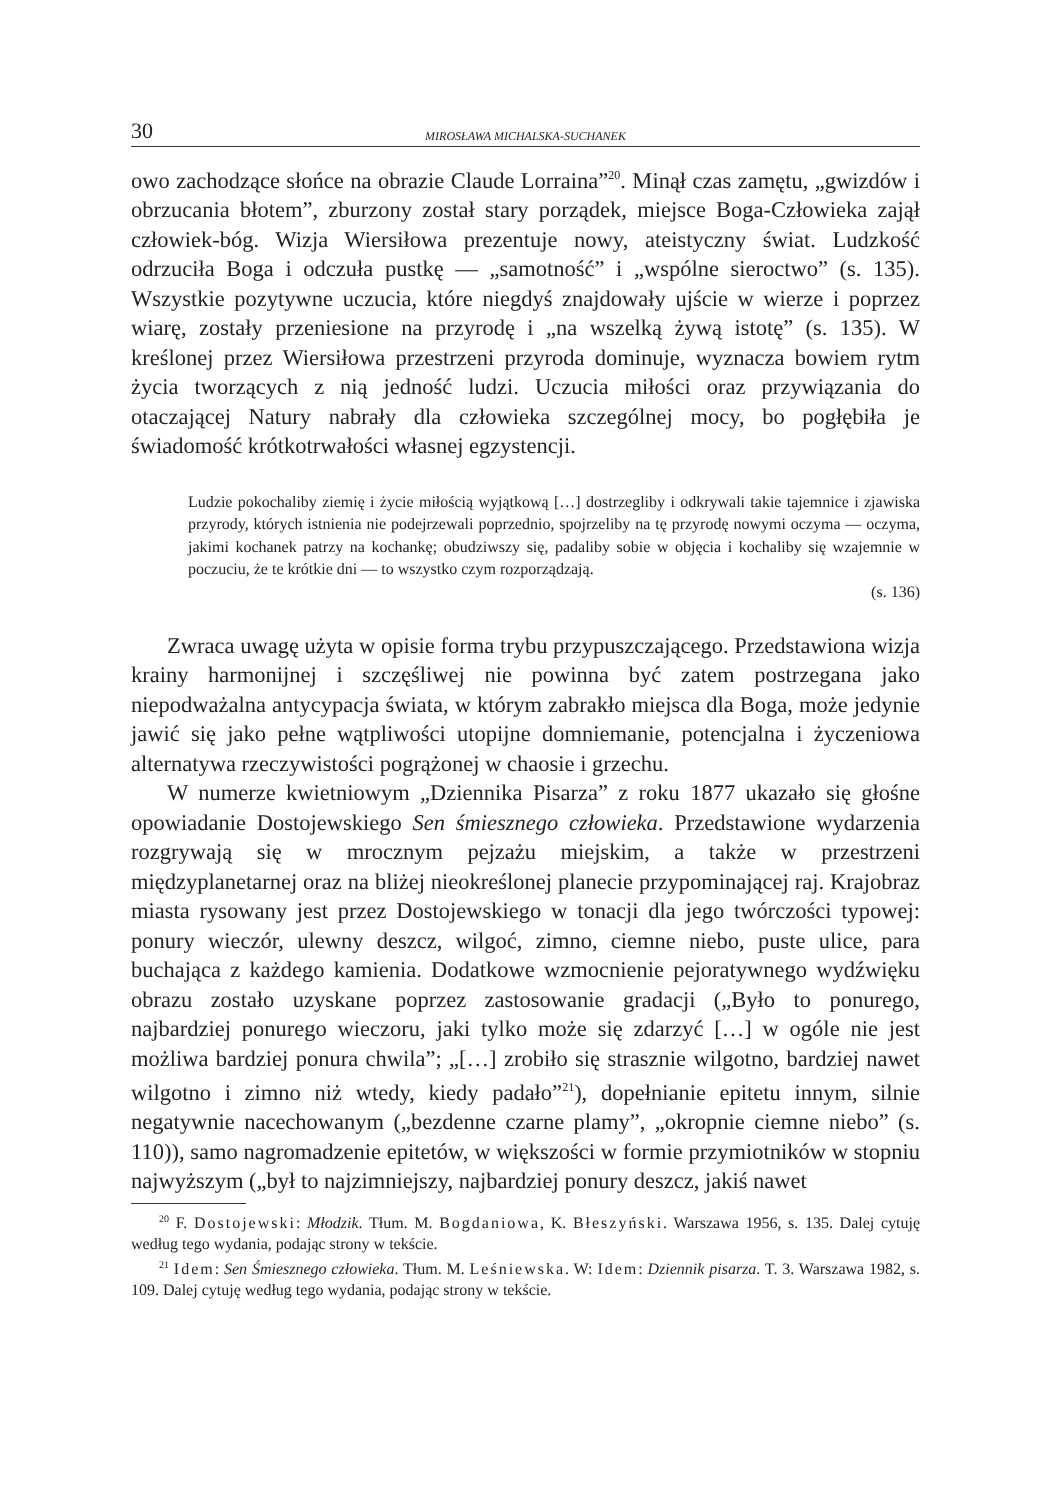30 MIROSŁAWA MICHALSKA-SUCHANEK
owo zachodzące słońce na obrazie Claude Lorraina”<sup>20</sup>. Minął czas zamętu, „gwizdów i obrzucania błotem”, zburzony został stary porządek, miejsce Boga-Człowieka zajął człowiek-bóg. Wizja Wiersiłowa prezentuje nowy, ateistyczny świat. Ludzkość odrzuciła Boga i odczuła pustkę — „samotność” i „wspólne sieroctwo” (s. 135). Wszystkie pozytywne uczucia, które niegdyś znajdowały ujście w wierze i poprzez wiarę, zostały przeniesione na przyrodę i „na wszelką żywą istotę” (s. 135). W kreślonej przez Wiersiłowa przestrzeni przyroda dominuje, wyznacza bowiem rytm życia tworzących z nią jedność ludzi. Uczucia miłości oraz przywiązania do otaczającej Natury nabrały dla człowieka szczególnej mocy, bo pogłębiła je świadomość krótkotrwałości własnej egzystencji.
Ludzie pokochaliby ziemię i życie miłością wyjątkową […] dostrzegliby i odkrywali takie tajemnice i zjawiska przyrody, których istnienia nie podejrzewali poprzednio, spojrzeliby na tę przyrodę nowymi oczyma — oczyma, jakimi kochanek patrzy na kochankę; obudziwszy się, padaliby sobie w objęcia i kochaliby się wzajemnie w poczuciu, że te krótkie dni — to wszystko czym rozporządzają.
(s. 136)
Zwraca uwagę użyta w opisie forma trybu przypuszczającego. Przedstawiona wizja krainy harmonijnej i szczęśliwej nie powinna być zatem postrzegana jako niepodważalna antycypacja świata, w którym zabrakło miejsca dla Boga, może jedynie jawić się jako pełne wątpliwości utopijne domniemanie, potencjalna i życzeniowa alternatywa rzeczywistości pogrążonej w chaosie i grzechu.
W numerze kwietniowym „Dziennika Pisarza” z roku 1877 ukazało się głośne opowiadanie Dostojewskiego Sen śmiesznego człowieka. Przedstawione wydarzenia rozgrywają się w mrocznym pejzażu miejskim, a także w przestrzeni międzyplanetarnej oraz na bliżej nieokreślonej planecie przypominającej raj. Krajobraz miasta rysowany jest przez Dostojewskiego w tonacji dla jego twórczości typowej: ponury wieczór, ulewny deszcz, wilgoć, zimno, ciemne niebo, puste ulice, para buchająca z każdego kamienia. Dodatkowe wzmocnienie pejoratywnego wydźwięku obrazu zostało uzyskane poprzez zastosowanie gradacji („Było to ponurego, najbardziej ponurego wieczoru, jaki tylko może się zdarzyć […] w ogóle nie jest możliwa bardziej ponura chwila”; „[…] zrobiło się strasznie wilgotno, bardziej nawet wilgotno i zimno niż wtedy, kiedy padało”<sup>21</sup>), dopełnianie epitetu innym, silnie negatywnie nacechowanym („bezdenne czarne plamy”, „okropnie ciemne niebo” (s. 110)), samo nagromadzenie epitetów, w większości w formie przymiotników w stopniu najwyższym („był to najzimniejszy, najbardziej ponury deszcz, jakiś nawet
<sup>20</sup> F. Dostojewski: Młodzik. Tłum. M. Bogdaniowa, K. Błeszyński. Warszawa 1956, s. 135. Dalej cytuję według tego wydania, podając strony w tekście.
<sup>21</sup> Idem: Sen Śmiesznego człowieka. Tłum. M. Leśniewska. W: Idem: Dziennik pisarza. T. 3. Warszawa 1982, s. 109. Dalej cytuję według tego wydania, podając strony w tekście.